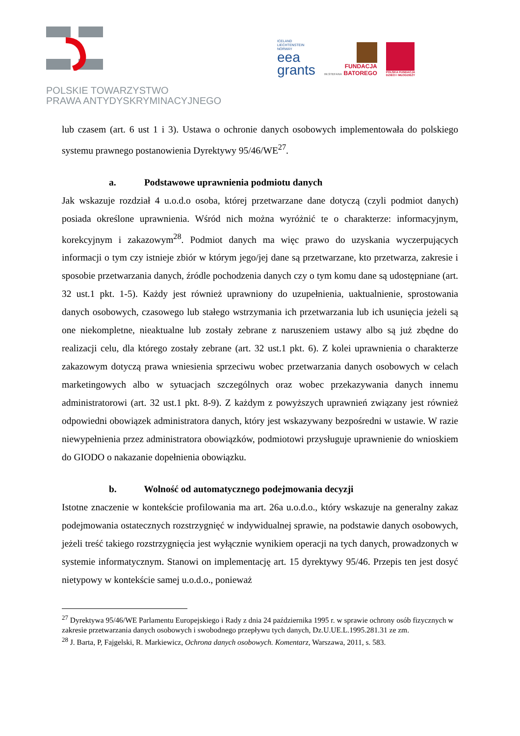POLSKIE TOWARZYSTWO
PRAWA ANTYDYSKRYMINACYJNEGO
ICELAND
LIECHTENSTEIN
NORWAY
eea
grants
FUNDACJA
IM.STEFANA BATOREGO
POLSKA FUNDACJA
DZIECI I MŁODZIEŻY
lub czasem (art. 6 ust 1 i 3). Ustawa o ochronie danych osobowych implementowała do polskiego systemu prawnego postanowienia Dyrektywy 95/46/WE<sup>27</sup>.
a. Podstawowe uprawnienia podmiotu danych
Jak wskazuje rozdział 4 u.o.d.o osoba, której przetwarzane dane dotyczą (czyli podmiot danych) posiada określone uprawnienia. Wśród nich można wyróżnić te o charakterze: informacyjnym, korekcyjnym i zakazowym<sup>28</sup>. Podmiot danych ma więc prawo do uzyskania wyczerpujących informacji o tym czy istnieje zbiór w którym jego/jej dane są przetwarzane, kto przetwarza, zakresie i sposobie przetwarzania danych, źródle pochodzenia danych czy o tym komu dane są udostępniane (art. 32 ust.1 pkt. 1-5). Każdy jest również uprawniony do uzupełnienia, uaktualnienie, sprostowania danych osobowych, czasowego lub stałego wstrzymania ich przetwarzania lub ich usunięcia jeżeli są one niekompletne, nieaktualne lub zostały zebrane z naruszeniem ustawy albo są już zbędne do realizacji celu, dla którego zostały zebrane (art. 32 ust.1 pkt. 6). Z kolei uprawnienia o charakterze zakazowym dotyczą prawa wniesienia sprzeciwu wobec przetwarzania danych osobowych w celach marketingowych albo w sytuacjach szczególnych oraz wobec przekazywania danych innemu administratorowi (art. 32 ust.1 pkt. 8-9). Z każdym z powyższych uprawnień związany jest również odpowiedni obowiązek administratora danych, który jest wskazywany bezpośredni w ustawie. W razie niewypełnienia przez administratora obowiązków, podmiotowi przysługuje uprawnienie do wnioskiem do GIODO o nakazanie dopełnienia obowiązku.
b. Wolność od automatycznego podejmowania decyzji
Istotne znaczenie w kontekście profilowania ma art. 26a u.o.d.o., który wskazuje na generalny zakaz podejmowania ostatecznych rozstrzygnięć w indywidualnej sprawie, na podstawie danych osobowych, jeżeli treść takiego rozstrzygnięcia jest wyłącznie wynikiem operacji na tych danych, prowadzonych w systemie informatycznym. Stanowi on implementację art. 15 dyrektywy 95/46. Przepis ten jest dosyć nietypowy w kontekście samej u.o.d.o., ponieważ
<sup>27</sup> Dyrektywa 95/46/WE Parlamentu Europejskiego i Rady z dnia 24 października 1995 r. w sprawie ochrony osób fizycznych w zakresie przetwarzania danych osobowych i swobodnego przepływu tych danych, Dz.U.UE.L.1995.281.31 ze zm.
<sup>28</sup> J. Barta, P, Fajgelski, R. Markiewicz, Ochrona danych osobowych. Komentarz, Warszawa, 2011, s. 583.